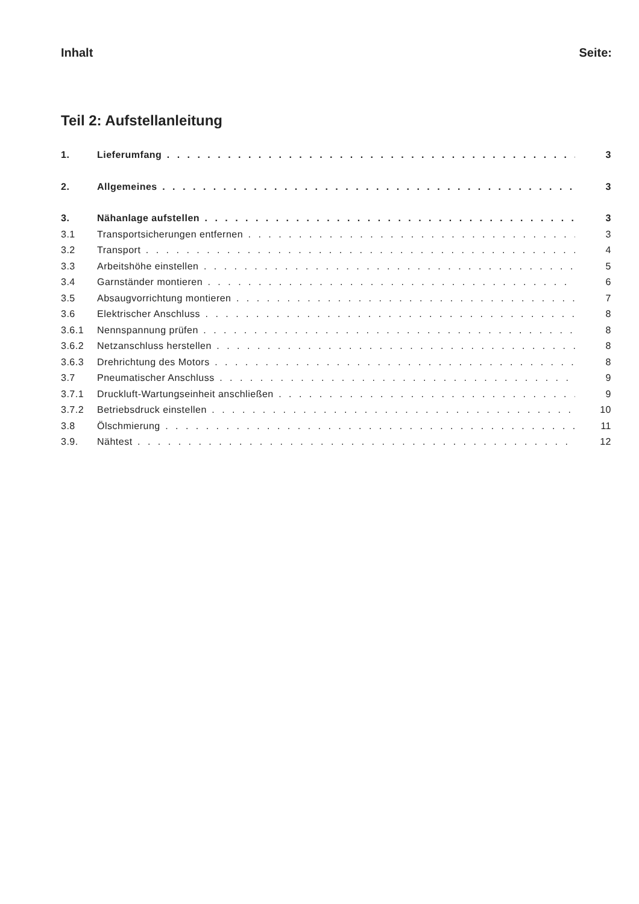Inhalt Seite:
Teil 2: Aufstellanleitung
1. Lieferumfang 3
2. Allgemeines 3
3. Nähanlage aufstellen 3
3.1 Transportsicherungen entfernen 3
3.2 Transport 4
3.3 Arbeitshöhe einstellen 5
3.4 Garnständer montieren 6
3.5 Absaugvorrichtung montieren 7
3.6 Elektrischer Anschluss 8
3.6.1 Nennspannung prüfen 8
3.6.2 Netzanschluss herstellen 8
3.6.3 Drehrichtung des Motors 8
3.7 Pneumatischer Anschluss 9
3.7.1 Druckluft-Wartungseinheit anschließen 9
3.7.2 Betriebsdruck einstellen 10
3.8 Ölschmierung 11
3.9. Nähtest 12